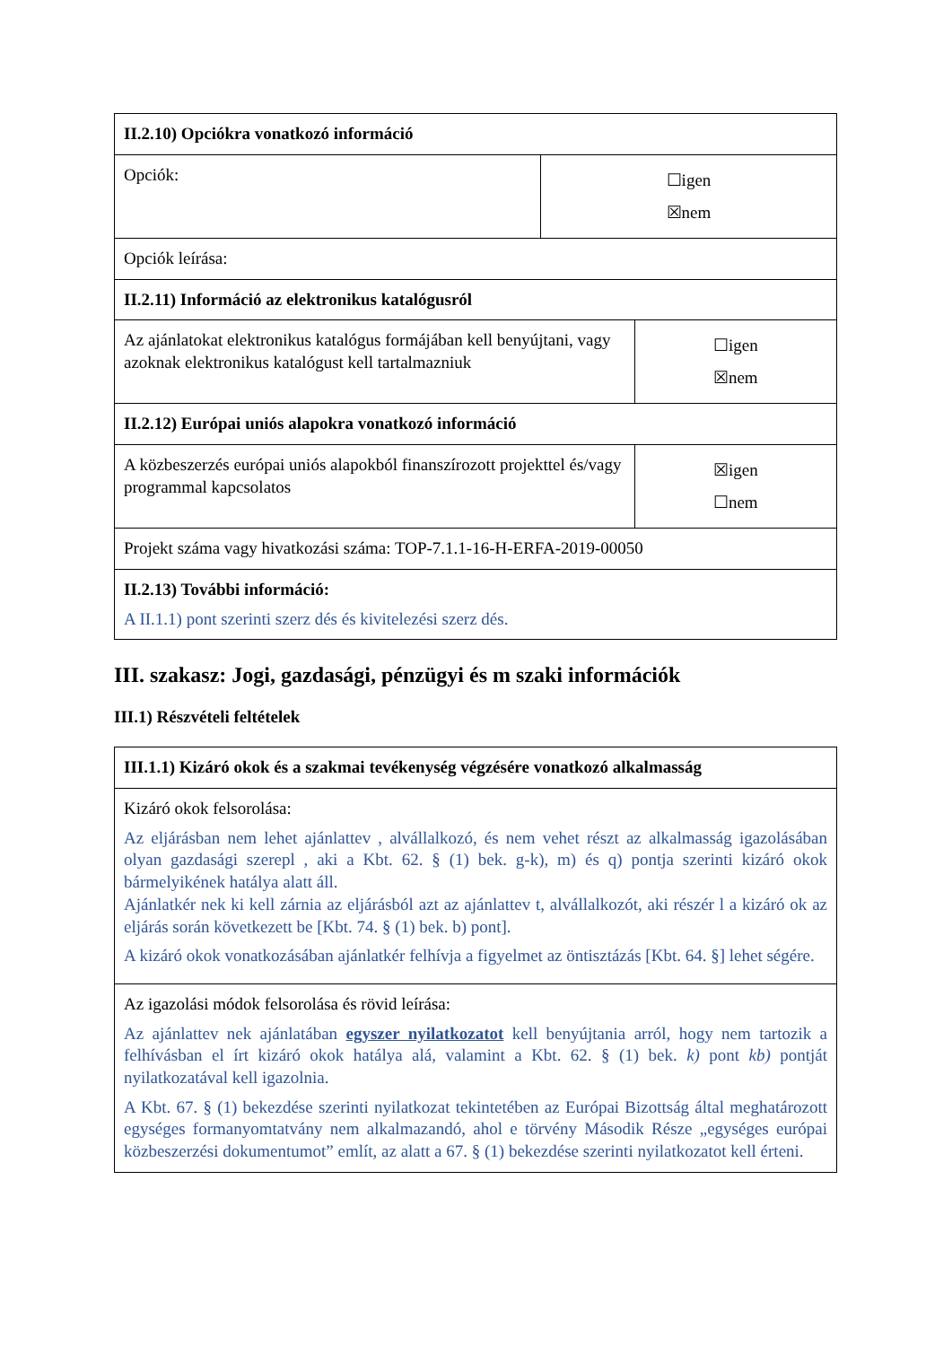| II.2.10) Opciókra vonatkozó információ | | |
| Opciók: | ☐igen ☒nem | |
| Opciók leírása: | | |
| II.2.11) Információ az elektronikus katalógusról | | |
| Az ajánlatokat elektronikus katalógus formájában kell benyújtani, vagy azoknak elektronikus katalógust kell tartalmazniuk | | ☐igen ☒nem |
| II.2.12) Európai uniós alapokra vonatkozó információ | | |
| A közbeszerzés európai uniós alapokból finanszírozott projekttel és/vagy programmal kapcsolatos | | ☒igen ☐nem |
| Projekt száma vagy hivatkozási száma: TOP-7.1.1-16-H-ERFA-2019-00050 | | |
| II.2.13) További információ: A II.1.1) pont szerinti szerz dés és kivitelezési szerz dés. | | |
III. szakasz: Jogi, gazdasági, pénzügyi és m szaki információk
III.1) Részvételi feltételek
| III.1.1) Kizáró okok és a szakmai tevékenység végzésére vonatkozó alkalmasság |
| Kizáró okok felsorolása: Az eljárásban nem lehet ajánlattev , alvállalkozó, és nem vehet részt az alkalmasság igazolásában olyan gazdasági szerepl , aki a Kbt. 62. § (1) bek. g-k), m) és q) pontja szerinti kizáró okok bármelyikének hatálya alatt áll. Ajánlatkér nek ki kell zárnia az eljárásból azt az ajánlattev t, alvállalkozót, aki részér l a kizáró ok az eljárás során következett be [Kbt. 74. § (1) bek. b) pont]. A kizáró okok vonatkozásában ajánlatkér felhívja a figyelmet az öntisztázás [Kbt. 64. §] lehet ségére. |
| Az igazolási módok felsorolása és rövid leírása: Az ajánlattev nek ajánlatában egyszer nyilatkozatot kell benyújtania arról, hogy nem tartozik a felhívásban el írt kizáró okok hatálya alá, valamint a Kbt. 62. § (1) bek. k) pont kb) pontját nyilatkozatával kell igazolnia. A Kbt. 67. § (1) bekezdése szerinti nyilatkozat tekintetében az Európai Bizottság által meghatározott egységes formanyomtatvány nem alkalmazandó, ahol e törvény Második Része „egységes európai közbeszerzési dokumentumot” említ, az alatt a 67. § (1) bekezdése szerinti nyilatkozatot kell érteni. |